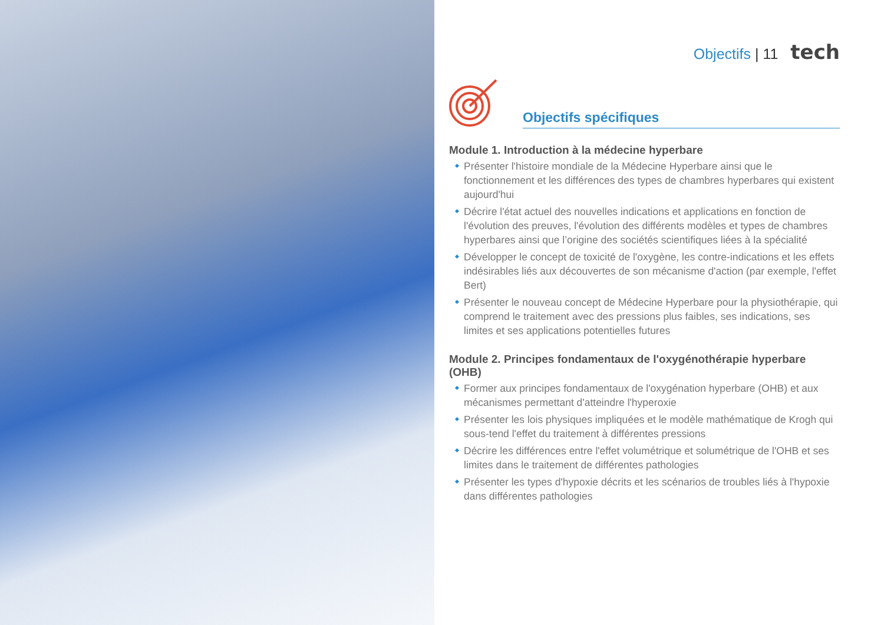Objectifs | 11 tech
Objectifs spécifiques
Module 1. Introduction à la médecine hyperbare
Présenter l'histoire mondiale de la Médecine Hyperbare ainsi que le fonctionnement et les différences des types de chambres hyperbares qui existent aujourd'hui
Décrire l'état actuel des nouvelles indications et applications en fonction de l'évolution des preuves, l'évolution des différents modèles et types de chambres hyperbares ainsi que l’origine des sociétés scientifiques liées à la spécialité
Développer le concept de toxicité de l'oxygène, les contre-indications et les effets indésirables liés aux découvertes de son mécanisme d'action (par exemple, l'effet Bert)
Présenter le nouveau concept de Médecine Hyperbare pour la physiothérapie, qui comprend le traitement avec des pressions plus faibles, ses indications, ses limites et ses applications potentielles futures
Module 2. Principes fondamentaux de l'oxygénothérapie hyperbare (OHB)
Former aux principes fondamentaux de l'oxygénation hyperbare (OHB) et aux mécanismes permettant d'atteindre l'hyperoxie
Présenter les lois physiques impliquées et le modèle mathématique de Krogh qui sous-tend l'effet du traitement à différentes pressions
Décrire les différences entre l'effet volumétrique et solumétrique de l'OHB et ses limites dans le traitement de différentes pathologies
Présenter les types d'hypoxie décrits et les scénarios de troubles liés à l'hypoxie dans différentes pathologies